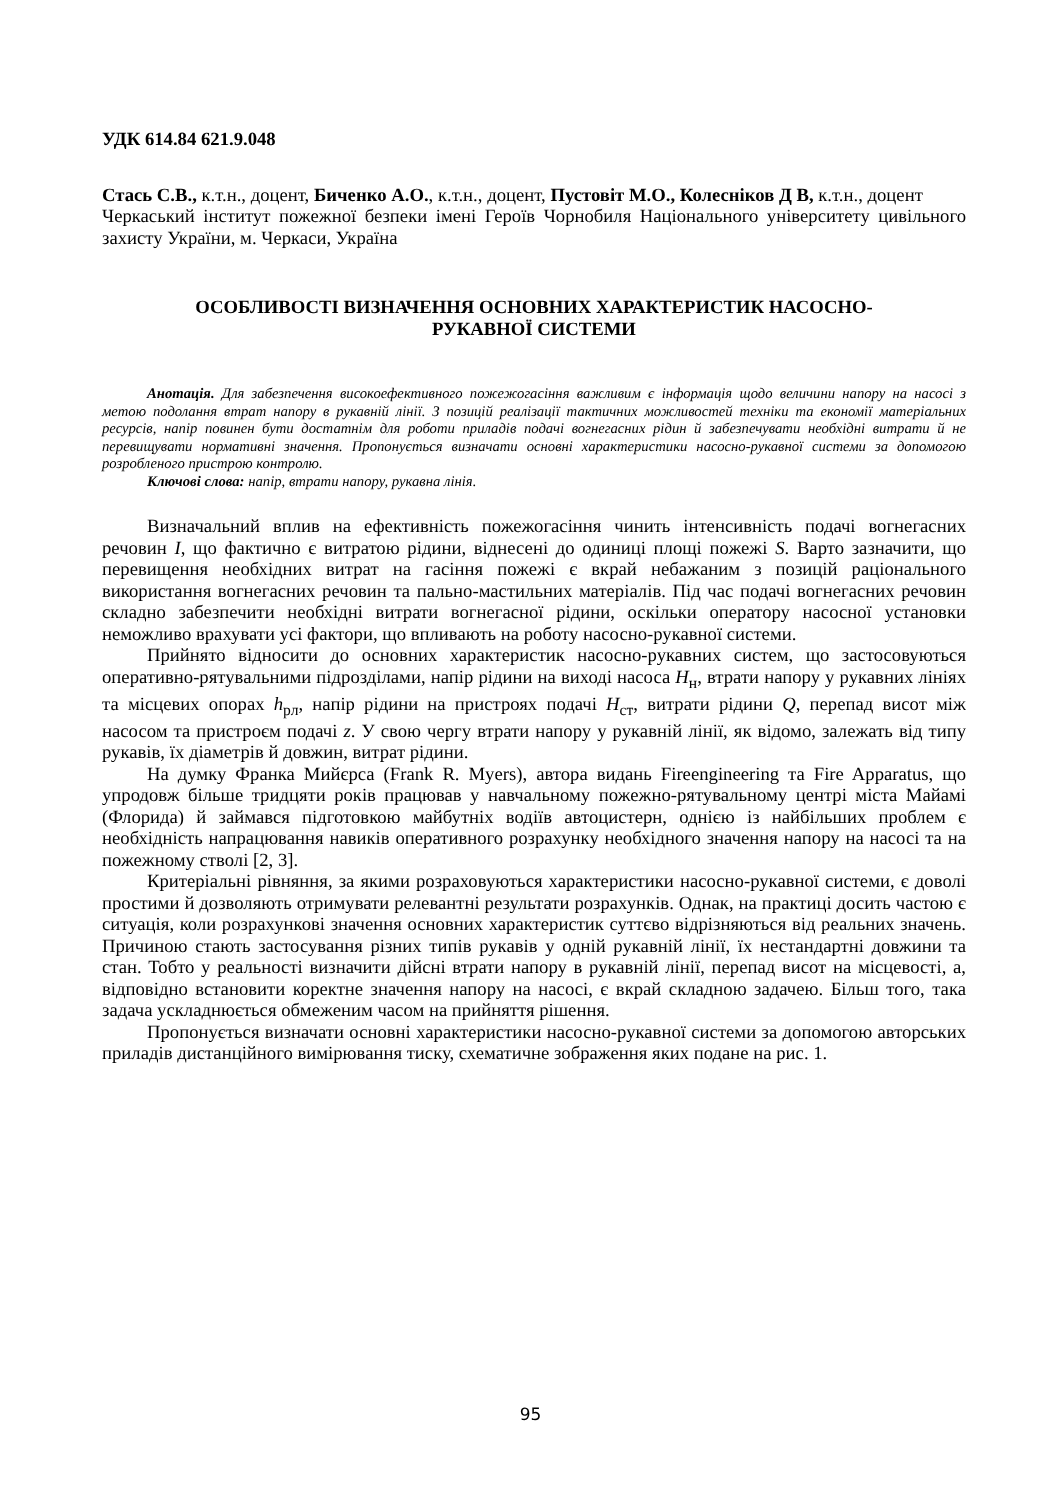УДК 614.84 621.9.048
Стась С.В., к.т.н., доцент, Биченко А.О., к.т.н., доцент, Пустовіт М.О., Колесніков Д В, к.т.н., доцент
Черкаський інститут пожежної безпеки імені Героїв Чорнобиля Національного університету цивільного захисту України, м. Черкаси, Україна
ОСОБЛИВОСТІ ВИЗНАЧЕННЯ ОСНОВНИХ ХАРАКТЕРИСТИК НАСОСНО-
РУКАВНОЇ СИСТЕМИ
Анотація. Для забезпечення високоефективного пожежогасіння важливим є інформація щодо величини напору на насосі з метою подолання втрат напору в рукавній лінії. З позицій реалізації тактичних можливостей техніки та економії матеріальних ресурсів, напір повинен бути достатнім для роботи приладів подачі вогнегасних рідин й забезпечувати необхідні витрати й не перевищувати нормативні значення. Пропонується визначати основні характеристики насосно-рукавної системи за допомогою розробленого пристрою контролю.
Ключові слова: напір, втрати напору, рукавна лінія.
Визначальний вплив на ефективність пожежогасіння чинить інтенсивність подачі вогнегасних речовин I, що фактично є витратою рідини, віднесені до одиниці площі пожежі S. Варто зазначити, що перевищення необхідних витрат на гасіння пожежі є вкрай небажаним з позицій раціонального використання вогнегасних речовин та пально-мастильних матеріалів. Під час подачі вогнегасних речовин складно забезпечити необхідні витрати вогнегасної рідини, оскільки оператору насосної установки неможливо врахувати усі фактори, що впливають на роботу насосно-рукавної системи.
Прийнято відносити до основних характеристик насосно-рукавних систем, що застосовуються оперативно-рятувальними підрозділами, напір рідини на виході насоса H<sub>н</sub>, втрати напору у рукавних лініях та місцевих опорах h<sub>рл</sub>, напір рідини на пристроях подачі H<sub>ст</sub>, витрати рідини Q, перепад висот між насосом та пристроєм подачі z. У свою чергу втрати напору у рукавній лінії, як відомо, залежать від типу рукавів, їх діаметрів й довжин, витрат рідини.
На думку Франка Мийєрса (Frank R. Myers), автора видань Fireengineering та Fire Apparatus, що упродовж більше тридцяти років працював у навчальному пожежно-рятувальному центрі міста Майамі (Флорида) й займався підготовкою майбутніх водіїв автоцистерн, однією із найбільших проблем є необхідність напрацювання навиків оперативного розрахунку необхідного значення напору на насосі та на пожежному стволі [2, 3].
Критеріальні рівняння, за якими розраховуються характеристики насосно-рукавної системи, є доволі простими й дозволяють отримувати релевантні результати розрахунків. Однак, на практиці досить частою є ситуація, коли розрахункові значення основних характеристик суттєво відрізняються від реальних значень. Причиною стають застосування різних типів рукавів у одній рукавній лінії, їх нестандартні довжини та стан. Тобто у реальності визначити дійсні втрати напору в рукавній лінії, перепад висот на місцевості, а, відповідно встановити коректне значення напору на насосі, є вкрай складною задачею. Більш того, така задача ускладнюється обмеженим часом на прийняття рішення.
Пропонується визначати основні характеристики насосно-рукавної системи за допомогою авторських приладів дистанційного вимірювання тиску, схематичне зображення яких подане на рис. 1.
95